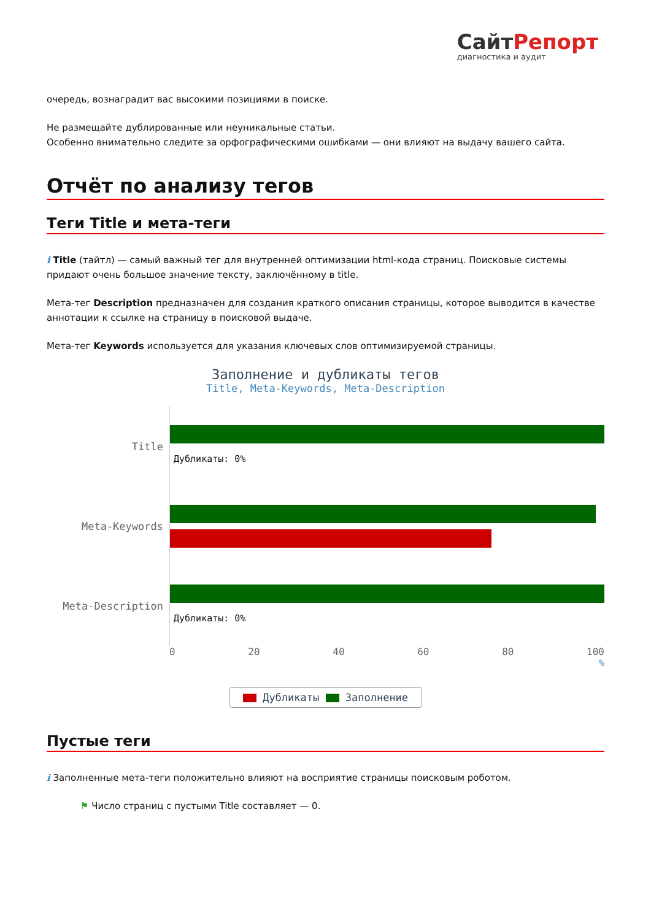СайтРепорт
диагностика и аудит
очередь, вознаградит вас высокими позициями в поиске.
Не размещайте дублированные или неуникальные статьи.
Особенно внимательно следите за орфографическими ошибками — они влияют на выдачу вашего сайта.
Отчёт по анализу тегов
Теги Title и мета-теги
i Title (тайтл) — самый важный тег для внутренней оптимизации html-кода страниц. Поисковые системы придают очень большое значение тексту, заключённому в title.
Мета-тег Description предназначен для создания краткого описания страницы, которое выводится в качестве аннотации к ссылке на страницу в поисковой выдаче.
Мета-тег Keywords используется для указания ключевых слов оптимизируемой страницы.
Заполнение и дубликаты тегов
Title, Meta-Keywords, Meta-Description
Title
Дубликаты: 0%
Meta-Keywords
Meta-Description
Дубликаты: 0%
0 20 40 60 80 100
%
Дубликаты Заполнение
Пустые теги
i Заполненные мета-теги положительно влияют на восприятие страницы поисковым роботом.
⚑ Число страниц с пустыми Title составляет — 0.